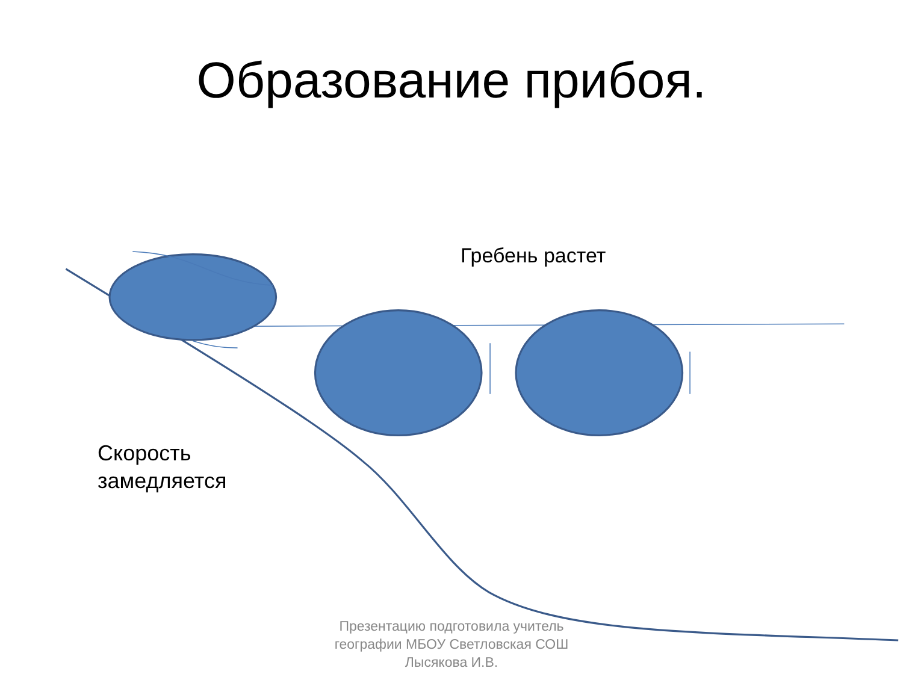Образование прибоя.
Гребень растет
Скорость
замедляется
Презентацию подготовила учитель географии МБОУ Светловская СОШ Лысякова И.В.